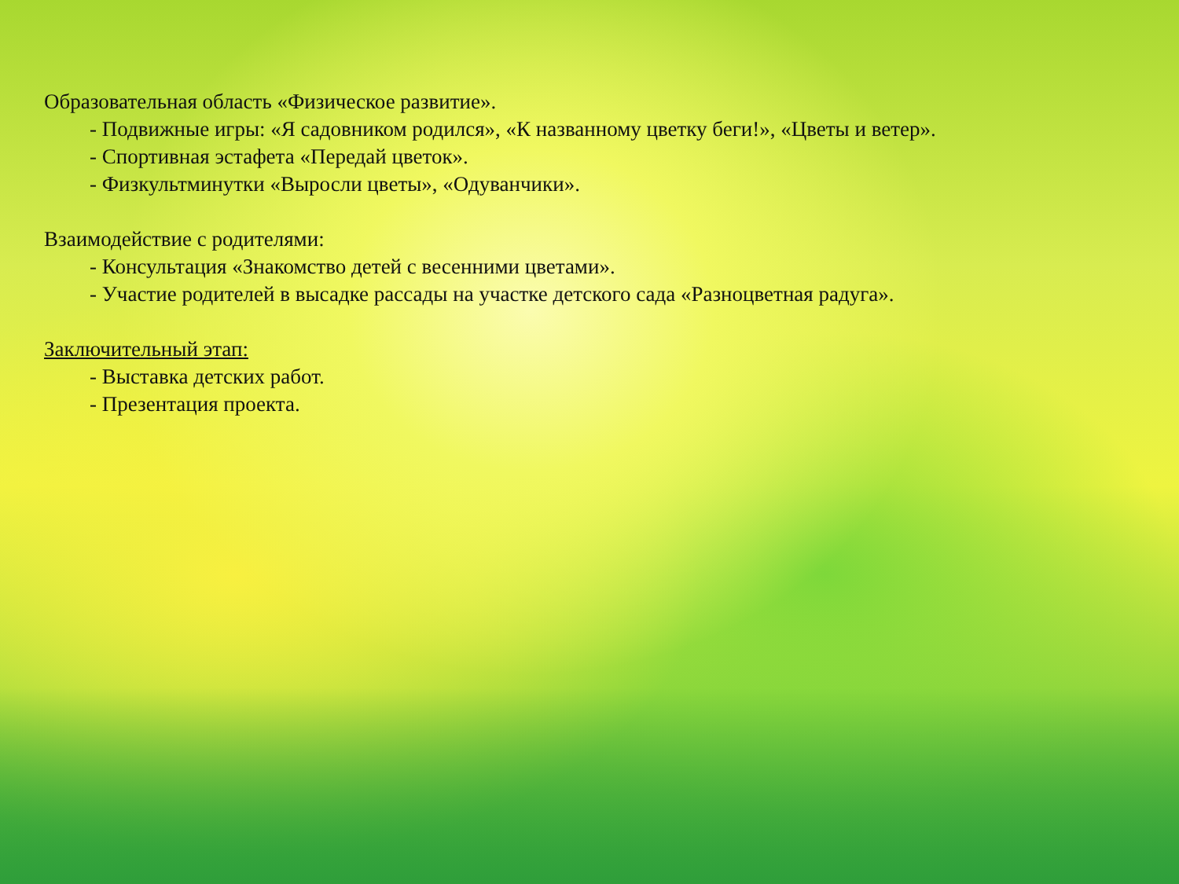Образовательная область «Физическое развитие».
- Подвижные игры: «Я садовником родился», «К названному цветку беги!», «Цветы и ветер».
- Спортивная эстафета «Передай цветок».
- Физкультминутки «Выросли цветы», «Одуванчики».
Взаимодействие с родителями:
- Консультация «Знакомство детей с весенними цветами».
- Участие родителей в высадке рассады на участке детского сада «Разноцветная радуга».
Заключительный этап:
- Выставка детских работ.
- Презентация проекта.